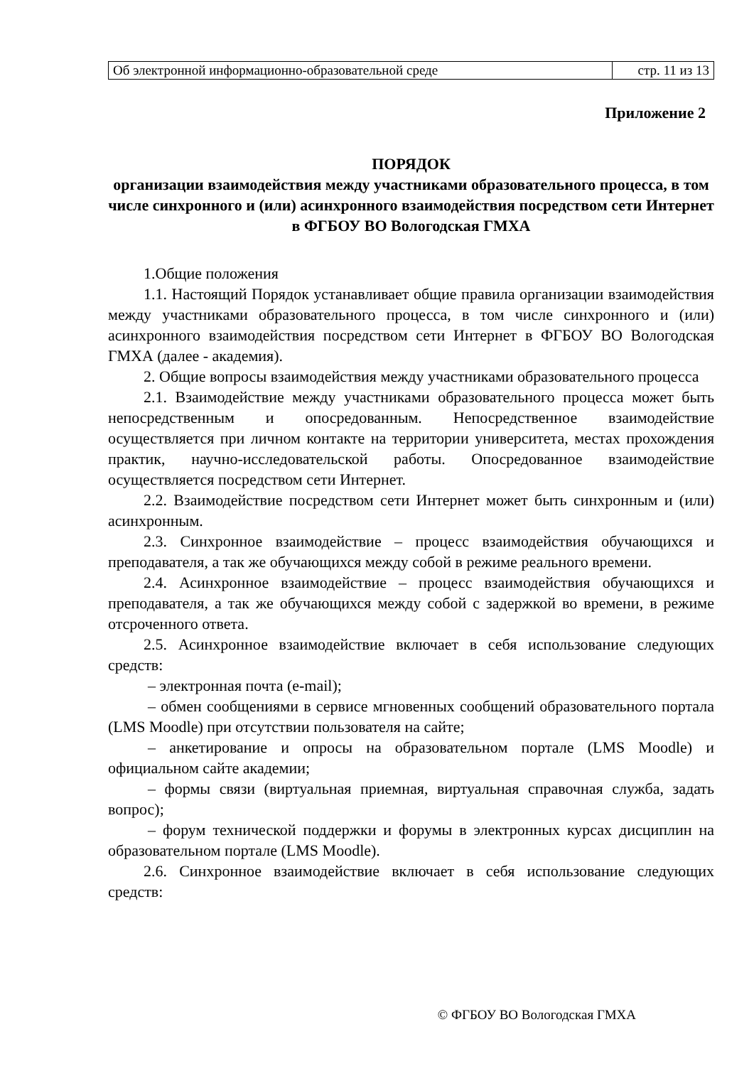| Об электронной информационно-образовательной среде | стр. 11 из 13 |
Приложение 2
ПОРЯДОК
организации взаимодействия между участниками образовательного процесса, в том числе синхронного и (или) асинхронного взаимодействия посредством сети Интернет в ФГБОУ ВО Вологодская ГМХА
1.Общие положения
1.1. Настоящий Порядок устанавливает общие правила организации взаимодействия между участниками образовательного процесса, в том числе синхронного и (или) асинхронного взаимодействия посредством сети Интернет в ФГБОУ ВО Вологодская ГМХА (далее - академия).
2. Общие вопросы взаимодействия между участниками образовательного процесса
2.1. Взаимодействие между участниками образовательного процесса может быть непосредственным и опосредованным. Непосредственное взаимодействие осуществляется при личном контакте на территории университета, местах прохождения практик, научно-исследовательской работы. Опосредованное взаимодействие осуществляется посредством сети Интернет.
2.2. Взаимодействие посредством сети Интернет может быть синхронным и (или) асинхронным.
2.3. Синхронное взаимодействие – процесс взаимодействия обучающихся и преподавателя, а так же обучающихся между собой в режиме реального времени.
2.4. Асинхронное взаимодействие – процесс взаимодействия обучающихся и преподавателя, а так же обучающихся между собой с задержкой во времени, в режиме отсроченного ответа.
2.5. Асинхронное взаимодействие включает в себя использование следующих средств:
– электронная почта (e-mail);
– обмен сообщениями в сервисе мгновенных сообщений образовательного портала (LMS Moodle) при отсутствии пользователя на сайте;
– анкетирование и опросы на образовательном портале (LMS Moodle) и официальном сайте академии;
– формы связи (виртуальная приемная, виртуальная справочная служба, задать вопрос);
– форум технической поддержки и форумы в электронных курсах дисциплин на образовательном портале (LMS Moodle).
2.6. Синхронное взаимодействие включает в себя использование следующих средств:
© ФГБОУ ВО Вологодская ГМХА